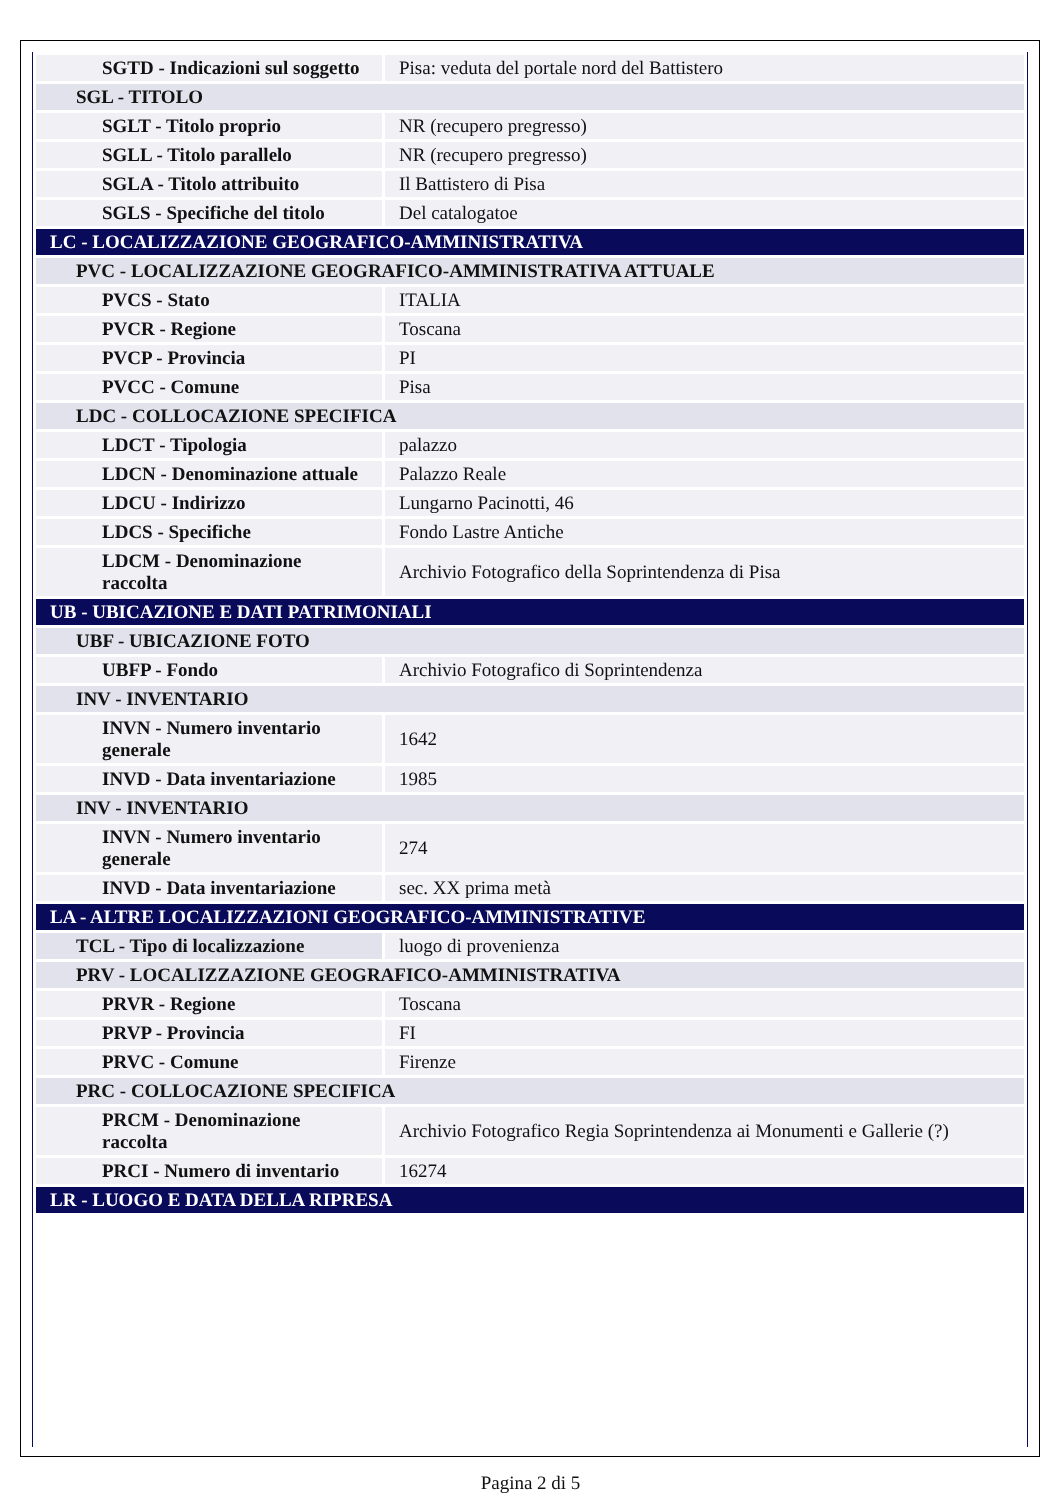| SGTD - Indicazioni sul soggetto | Pisa: veduta del portale nord del Battistero |
| SGL - TITOLO | |
| SGLT - Titolo proprio | NR (recupero pregresso) |
| SGLL - Titolo parallelo | NR (recupero pregresso) |
| SGLA - Titolo attribuito | Il Battistero di Pisa |
| SGLS - Specifiche del titolo | Del catalogatoe |
| LC - LOCALIZZAZIONE GEOGRAFICO-AMMINISTRATIVA | |
| PVC - LOCALIZZAZIONE GEOGRAFICO-AMMINISTRATIVA ATTUALE | |
| PVCS - Stato | ITALIA |
| PVCR - Regione | Toscana |
| PVCP - Provincia | PI |
| PVCC - Comune | Pisa |
| LDC - COLLOCAZIONE SPECIFICA | |
| LDCT - Tipologia | palazzo |
| LDCN - Denominazione attuale | Palazzo Reale |
| LDCU - Indirizzo | Lungarno Pacinotti, 46 |
| LDCS - Specifiche | Fondo Lastre Antiche |
| LDCM - Denominazione raccolta | Archivio Fotografico della Soprintendenza di Pisa |
| UB - UBICAZIONE E DATI PATRIMONIALI | |
| UBF - UBICAZIONE FOTO | |
| UBFP - Fondo | Archivio Fotografico di Soprintendenza |
| INV - INVENTARIO | |
| INVN - Numero inventario generale | 1642 |
| INVD - Data inventariazione | 1985 |
| INV - INVENTARIO | |
| INVN - Numero inventario generale | 274 |
| INVD - Data inventariazione | sec. XX prima metà |
| LA - ALTRE LOCALIZZAZIONI GEOGRAFICO-AMMINISTRATIVE | |
| TCL - Tipo di localizzazione | luogo di provenienza |
| PRV - LOCALIZZAZIONE GEOGRAFICO-AMMINISTRATIVA | |
| PRVR - Regione | Toscana |
| PRVP - Provincia | FI |
| PRVC - Comune | Firenze |
| PRC - COLLOCAZIONE SPECIFICA | |
| PRCM - Denominazione raccolta | Archivio Fotografico Regia Soprintendenza ai Monumenti e Gallerie (?) |
| PRCI - Numero di inventario | 16274 |
| LR - LUOGO E DATA DELLA RIPRESA | |
Pagina 2 di 5